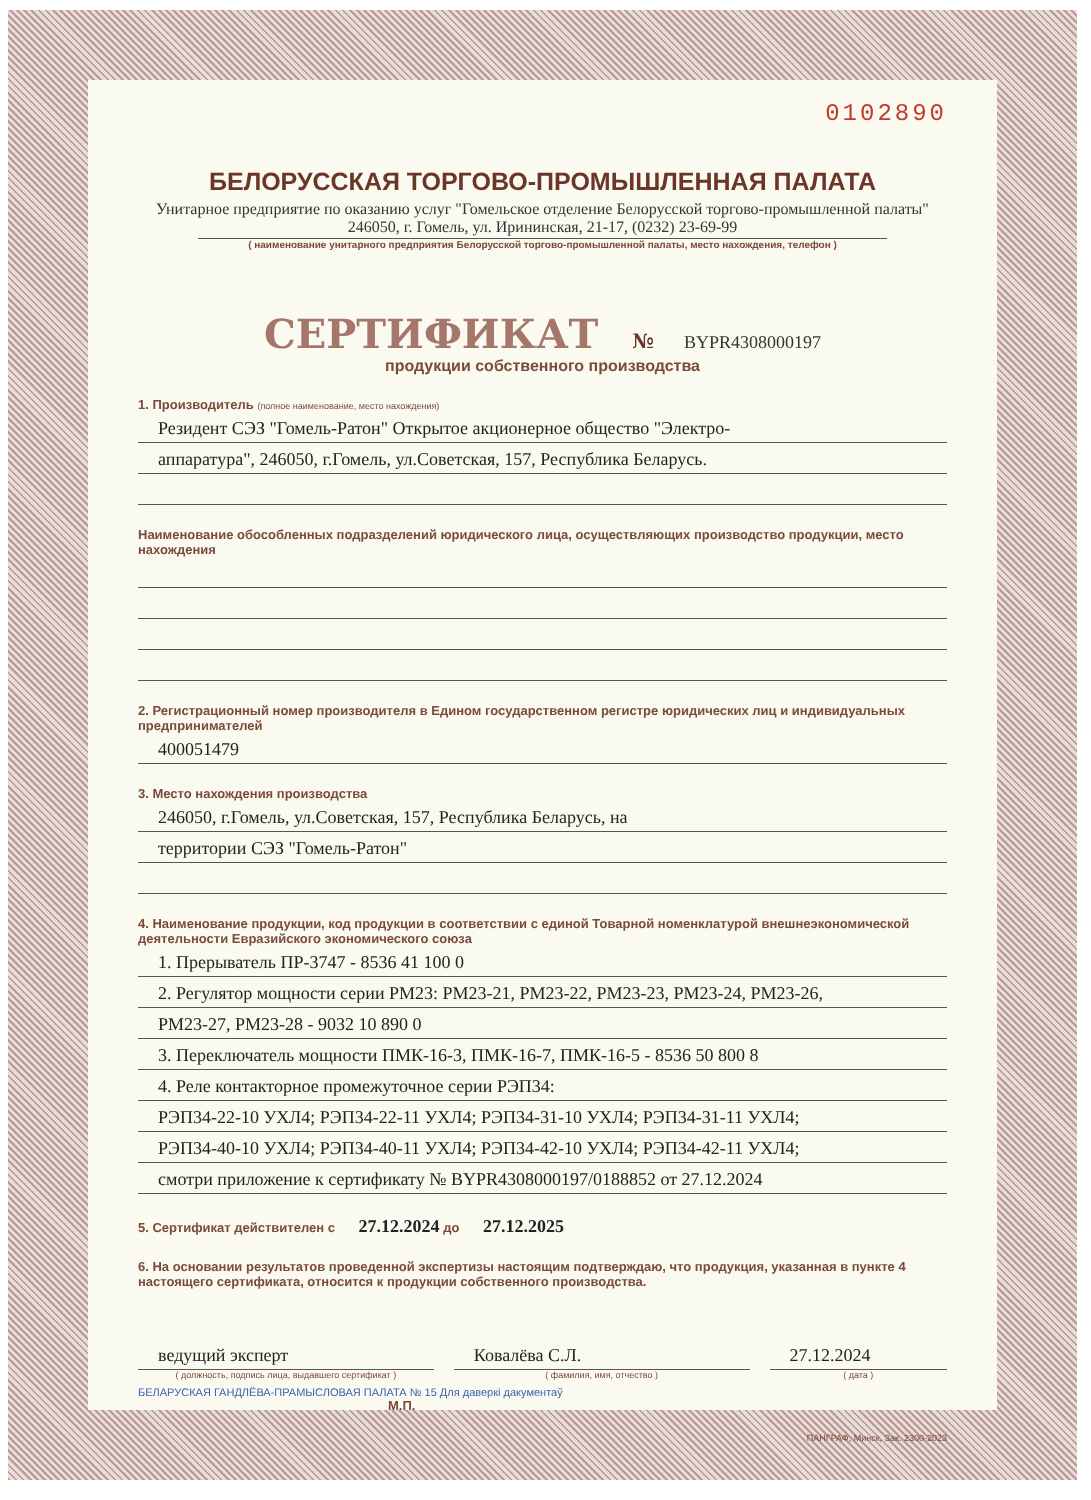0102890
БЕЛОРУССКАЯ ТОРГОВО-ПРОМЫШЛЕННАЯ ПАЛАТА
Унитарное предприятие по оказанию услуг "Гомельское отделение Белорусской торгово-промышленной палаты"
246050, г. Гомель, ул. Ирининская, 21-17, (0232) 23-69-99
( наименование унитарного предприятия Белорусской торгово-промышленной палаты, место нахождения, телефон )
СЕРТИФИКАТ № BYPR4308000197
продукции собственного производства
1. Производитель (полное наименование, место нахождения)
Резидент СЭЗ "Гомель-Ратон" Открытое акционерное общество "Электро-
аппаратура", 246050, г.Гомель, ул.Советская, 157, Республика Беларусь.
Наименование обособленных подразделений юридического лица, осуществляющих производство продукции, место нахождения
2. Регистрационный номер производителя в Едином государственном регистре юридических лиц и индивидуальных предпринимателей
400051479
3. Место нахождения производства
246050, г.Гомель, ул.Советская, 157, Республика Беларусь, на
территории СЭЗ "Гомель-Ратон"
4. Наименование продукции, код продукции в соответствии с единой Товарной номенклатурой внешнеэкономической деятельности Евразийского экономического союза
1. Прерыватель ПР-3747 - 8536 41 100 0
2. Регулятор мощности серии РМ23: РМ23-21, РМ23-22, РМ23-23, РМ23-24, РМ23-26,
РМ23-27, РМ23-28 - 9032 10 890 0
3. Переключатель мощности ПМК-16-3, ПМК-16-7, ПМК-16-5 - 8536 50 800 8
4. Реле контакторное промежуточное серии РЭП34:
РЭП34-22-10 УХЛ4; РЭП34-22-11 УХЛ4; РЭП34-31-10 УХЛ4; РЭП34-31-11 УХЛ4;
РЭП34-40-10 УХЛ4; РЭП34-40-11 УХЛ4; РЭП34-42-10 УХЛ4; РЭП34-42-11 УХЛ4;
смотри приложение к сертификату № BYPR4308000197/0188852 от 27.12.2024
5. Сертификат действителен с 27.12.2024 до 27.12.2025
6. На основании результатов проведенной экспертизы настоящим подтверждаю, что продукция, указанная в пункте 4 настоящего сертификата, относится к продукции собственного производства.
ведущий эксперт
( должность, подпись лица, выдавшего сертификат )
Ковалёва С.Л.
( фамилия, имя, отчество )
27.12.2024
( дата )
БЕЛАРУСКАЯ ГАНДЛЁВА-ПРАМЫСЛОВАЯ ПАЛАТА № 15 Для даверкі дакументаў
М.П.
ПАНГРАФ, Минск, Зак. 2300-2023